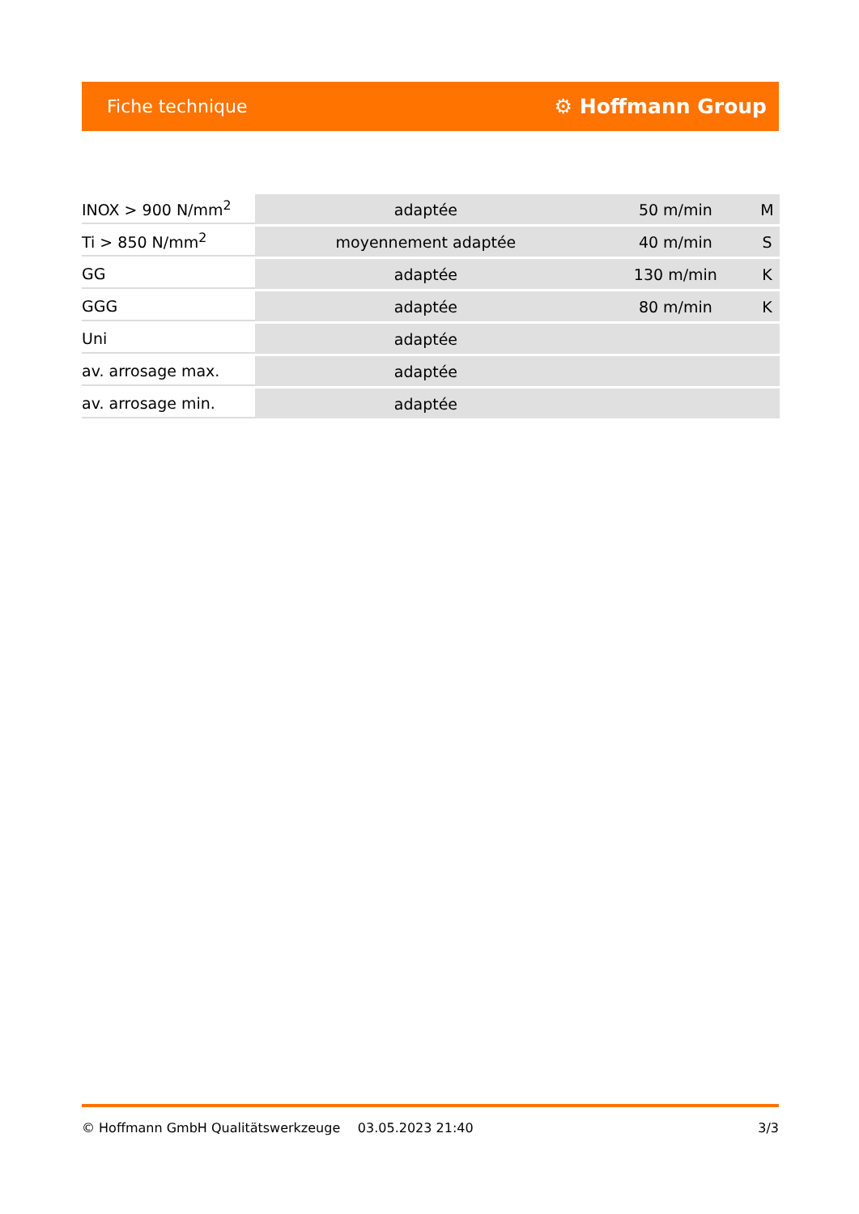Fiche technique ⚙ Hoffmann Group
| INOX > 900 N/mm<sup>2</sup> | adaptée | 50 m/min | M |
| Ti > 850 N/mm<sup>2</sup> | moyennement adaptée | 40 m/min | S |
| GG | adaptée | 130 m/min | K |
| GGG | adaptée | 80 m/min | K |
| Uni | adaptée | | |
| av. arrosage max. | adaptée | | |
| av. arrosage min. | adaptée | | |
© Hoffmann GmbH Qualitätswerkzeuge 03.05.2023 21:40 3/3